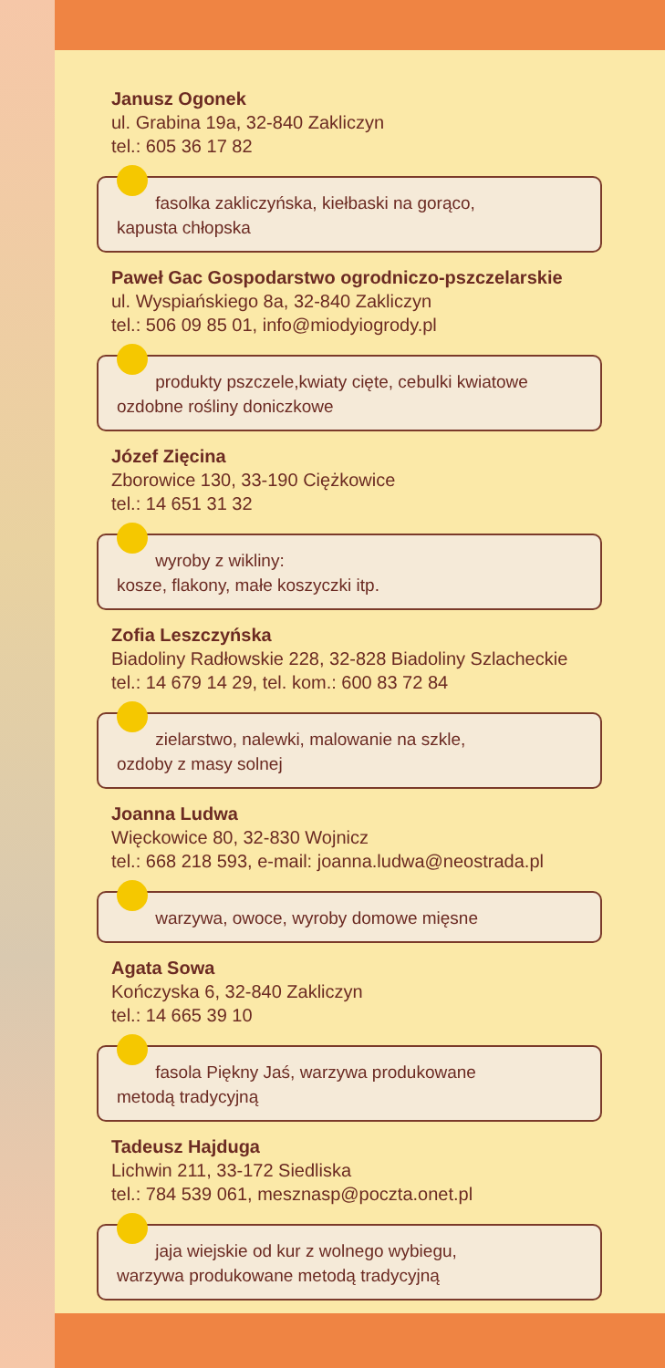Janusz Ogonek
ul. Grabina 19a, 32-840 Zakliczyn
tel.: 605 36 17 82
fasolka zakliczyńska, kiełbaski na gorąco,
kapusta chłopska
Paweł Gac Gospodarstwo ogrodniczo-pszczelarskie
ul. Wyspiańskiego 8a, 32-840 Zakliczyn
tel.: 506 09 85 01, info@miodyiogrody.pl
produkty pszczele,kwiaty cięte, cebulki kwiatowe
ozdobne rośliny doniczkowe
Józef Zięcina
Zborowice 130, 33-190 Ciężkowice
tel.: 14 651 31 32
wyroby z wikliny:
kosze, flakony, małe koszyczki itp.
Zofia Leszczyńska
Biadoliny Radłowskie 228, 32-828 Biadoliny Szlacheckie
tel.: 14 679 14 29, tel. kom.: 600 83 72 84
zielarstwo, nalewki, malowanie na szkle,
ozdoby z masy solnej
Joanna Ludwa
Więckowice 80, 32-830 Wojnicz
tel.: 668 218 593, e-mail: joanna.ludwa@neostrada.pl
warzywa, owoce, wyroby domowe mięsne
Agata Sowa
Kończyska 6, 32-840 Zakliczyn
tel.: 14 665 39 10
fasola Piękny Jaś, warzywa produkowane
metodą tradycyjną
Tadeusz Hajduga
Lichwin 211, 33-172 Siedliska
tel.: 784 539 061, mesznasp@poczta.onet.pl
jaja wiejskie od kur z wolnego wybiegu,
warzywa produkowane metodą tradycyjną